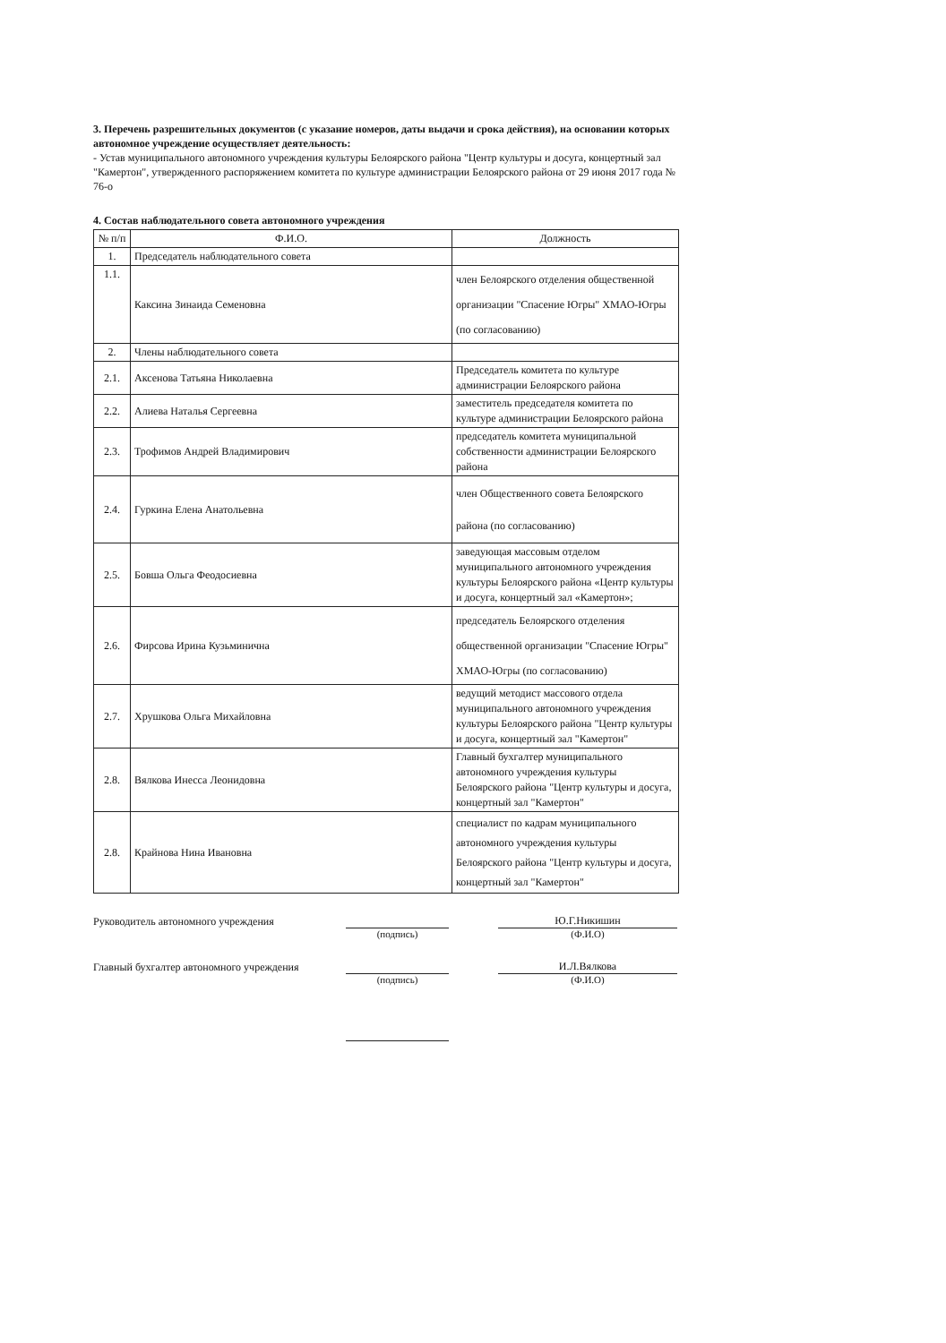3. Перечень разрешительных документов (с указание номеров, даты выдачи и срока действия), на основании которых автономное учреждение осуществляет деятельность:
- Устав муниципального автономного учреждения культуры Белоярского района "Центр культуры и досуга, концертный зал "Камертон", утвержденного распоряжением комитета по культуре администрации Белоярского района от 29 июня 2017 года № 76-о
4. Состав наблюдательного совета автономного учреждения
| № п/п | Ф.И.О. | Должность |
| --- | --- | --- |
| 1. | Председатель наблюдательного совета | |
| 1.1. | Каксина Зинаида Семеновна | член Белоярского отделения общественной организации "Спасение Югры" ХМАО-Югры (по согласованию) |
| 2. | Члены наблюдательного совета | |
| 2.1. | Аксенова Татьяна Николаевна | Председатель комитета по культуре администрации Белоярского района |
| 2.2. | Алиева Наталья Сергеевна | заместитель председателя комитета по культуре администрации Белоярского района |
| 2.3. | Трофимов Андрей Владимирович | председатель комитета муниципальной собственности администрации Белоярского района |
| 2.4. | Гуркина Елена Анатольевна | член Общественного совета Белоярского района (по согласованию) |
| 2.5. | Бовша Ольга Феодосиевна | заведующая массовым отделом муниципального автономного учреждения культуры Белоярского района «Центр культуры и досуга, концертный зал «Камертон»; |
| 2.6. | Фирсова Ирина Кузьминична | председатель Белоярского отделения общественной организации "Спасение Югры" ХМАО-Югры (по согласованию) |
| 2.7. | Хрушкова Ольга Михайловна | ведущий методист массового отдела муниципального автономного учреждения культуры Белоярского района "Центр культуры и досуга, концертный зал "Камертон" |
| 2.8. | Вялкова Инесса Леонидовна | Главный бухгалтер муниципального автономного учреждения культуры Белоярского района "Центр культуры и досуга, концертный зал "Камертон" |
| 2.8. | Крайнова Нина Ивановна | специалист по кадрам муниципального автономного учреждения культуры Белоярского района "Центр культуры и досуга, концертный зал "Камертон" |
Руководитель автономного учреждения
Ю.Г.Никишин
(подпись) (Ф.И.О)
Главный бухгалтер автономного учреждения
И.Л.Вялкова
(подпись) (Ф.И.О)